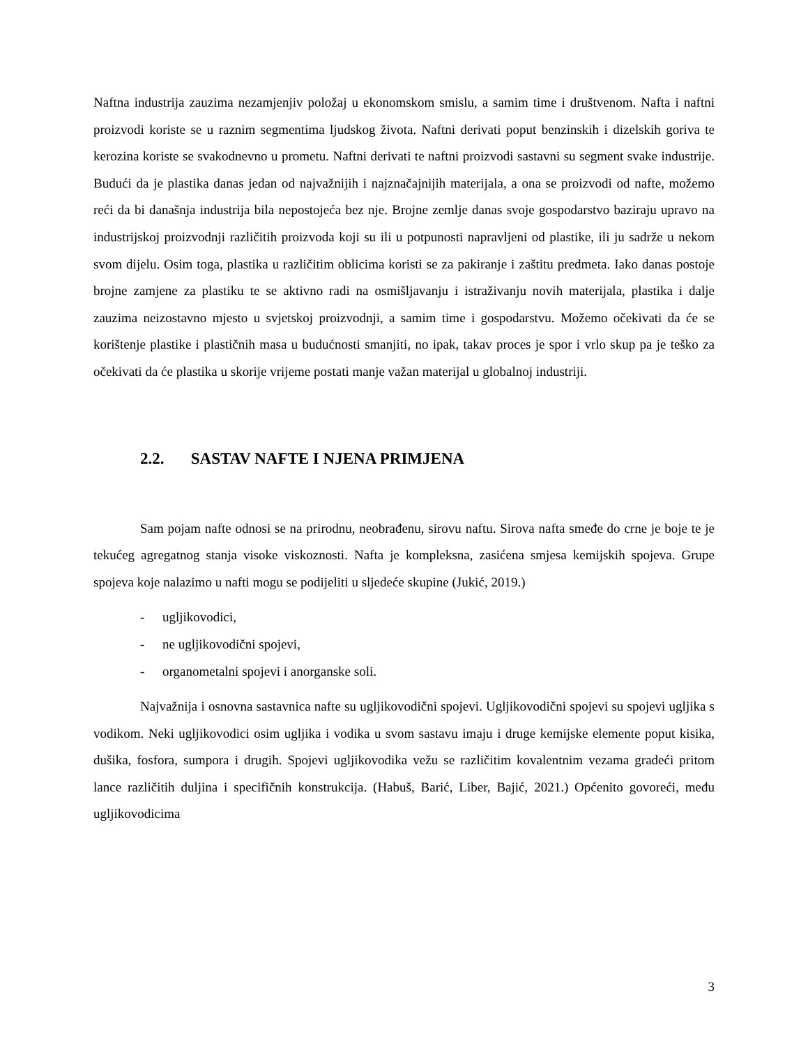Naftna industrija zauzima nezamjenjiv položaj u ekonomskom smislu, a samim time i društvenom. Nafta i naftni proizvodi koriste se u raznim segmentima ljudskog života. Naftni derivati poput benzinskih i dizelskih goriva te kerozina koriste se svakodnevno u prometu. Naftni derivati te naftni proizvodi sastavni su segment svake industrije. Budući da je plastika danas jedan od najvažnijih i najznačajnijih materijala, a ona se proizvodi od nafte, možemo reći da bi današnja industrija bila nepostojeća bez nje. Brojne zemlje danas svoje gospodarstvo baziraju upravo na industrijskoj proizvodnji različitih proizvoda koji su ili u potpunosti napravljeni od plastike, ili ju sadrže u nekom svom dijelu. Osim toga, plastika u različitim oblicima koristi se za pakiranje i zaštitu predmeta. Iako danas postoje brojne zamjene za plastiku te se aktivno radi na osmišljavanju i istraživanju novih materijala, plastika i dalje zauzima neizostavno mjesto u svjetskoj proizvodnji, a samim time i gospodarstvu. Možemo očekivati da će se korištenje plastike i plastičnih masa u budućnosti smanjiti, no ipak, takav proces je spor i vrlo skup pa je teško za očekivati da će plastika u skorije vrijeme postati manje važan materijal u globalnoj industriji.
2.2. SASTAV NAFTE I NJENA PRIMJENA
Sam pojam nafte odnosi se na prirodnu, neobrađenu, sirovu naftu. Sirova nafta smeđe do crne je boje te je tekućeg agregatnog stanja visoke viskoznosti. Nafta je kompleksna, zasićena smjesa kemijskih spojeva. Grupe spojeva koje nalazimo u nafti mogu se podijeliti u sljedeće skupine (Jukić, 2019.)
- ugljikovodici,
- ne ugljikovodični spojevi,
- organometalni spojevi i anorganske soli.
Najvažnija i osnovna sastavnica nafte su ugljikovodični spojevi. Ugljikovodični spojevi su spojevi ugljika s vodikom. Neki ugljikovodici osim ugljika i vodika u svom sastavu imaju i druge kemijske elemente poput kisika, dušika, fosfora, sumpora i drugih. Spojevi ugljikovodika vežu se različitim kovalentnim vezama gradeći pritom lance različitih duljina i specifičnih konstrukcija. (Habuš, Barić, Liber, Bajić, 2021.) Općenito govoreći, među ugljikovodicima
3